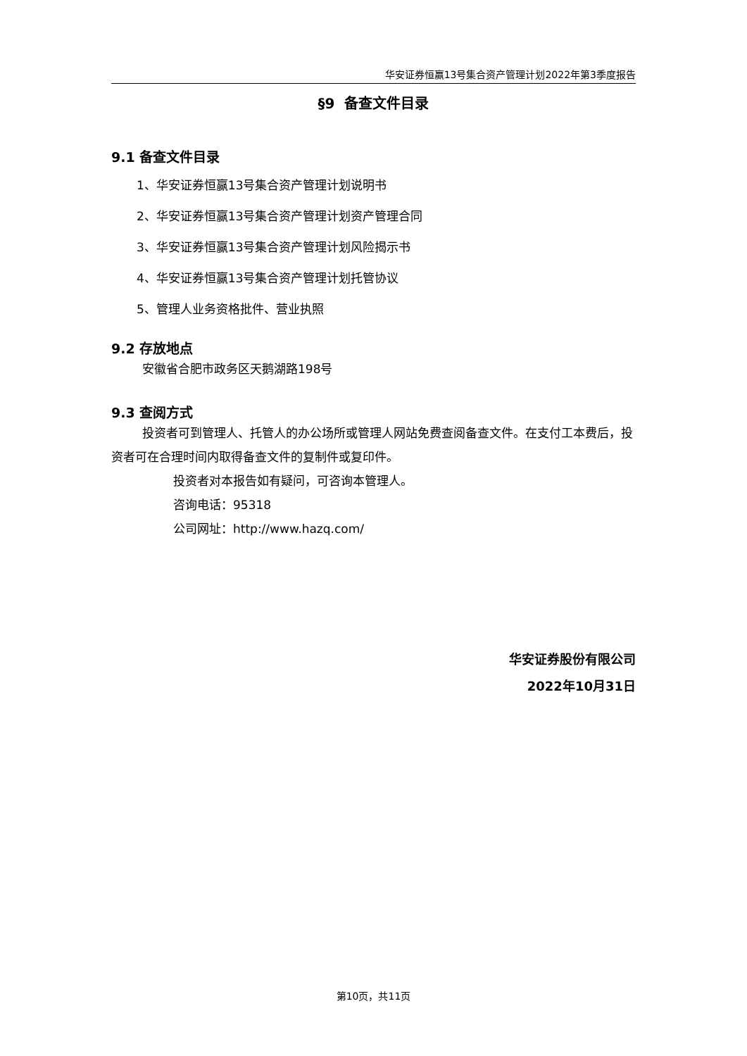华安证券恒赢13号集合资产管理计划2022年第3季度报告
§9 备查文件目录
9.1 备查文件目录
1、华安证券恒赢13号集合资产管理计划说明书
2、华安证券恒赢13号集合资产管理计划资产管理合同
3、华安证券恒赢13号集合资产管理计划风险揭示书
4、华安证券恒赢13号集合资产管理计划托管协议
5、管理人业务资格批件、营业执照
9.2 存放地点
安徽省合肥市政务区天鹅湖路198号
9.3 查阅方式
投资者可到管理人、托管人的办公场所或管理人网站免费查阅备查文件。在支付工本费后，投资者可在合理时间内取得备查文件的复制件或复印件。
投资者对本报告如有疑问，可咨询本管理人。
咨询电话：95318
公司网址：http://www.hazq.com/
华安证券股份有限公司
2022年10月31日
第10页，共11页